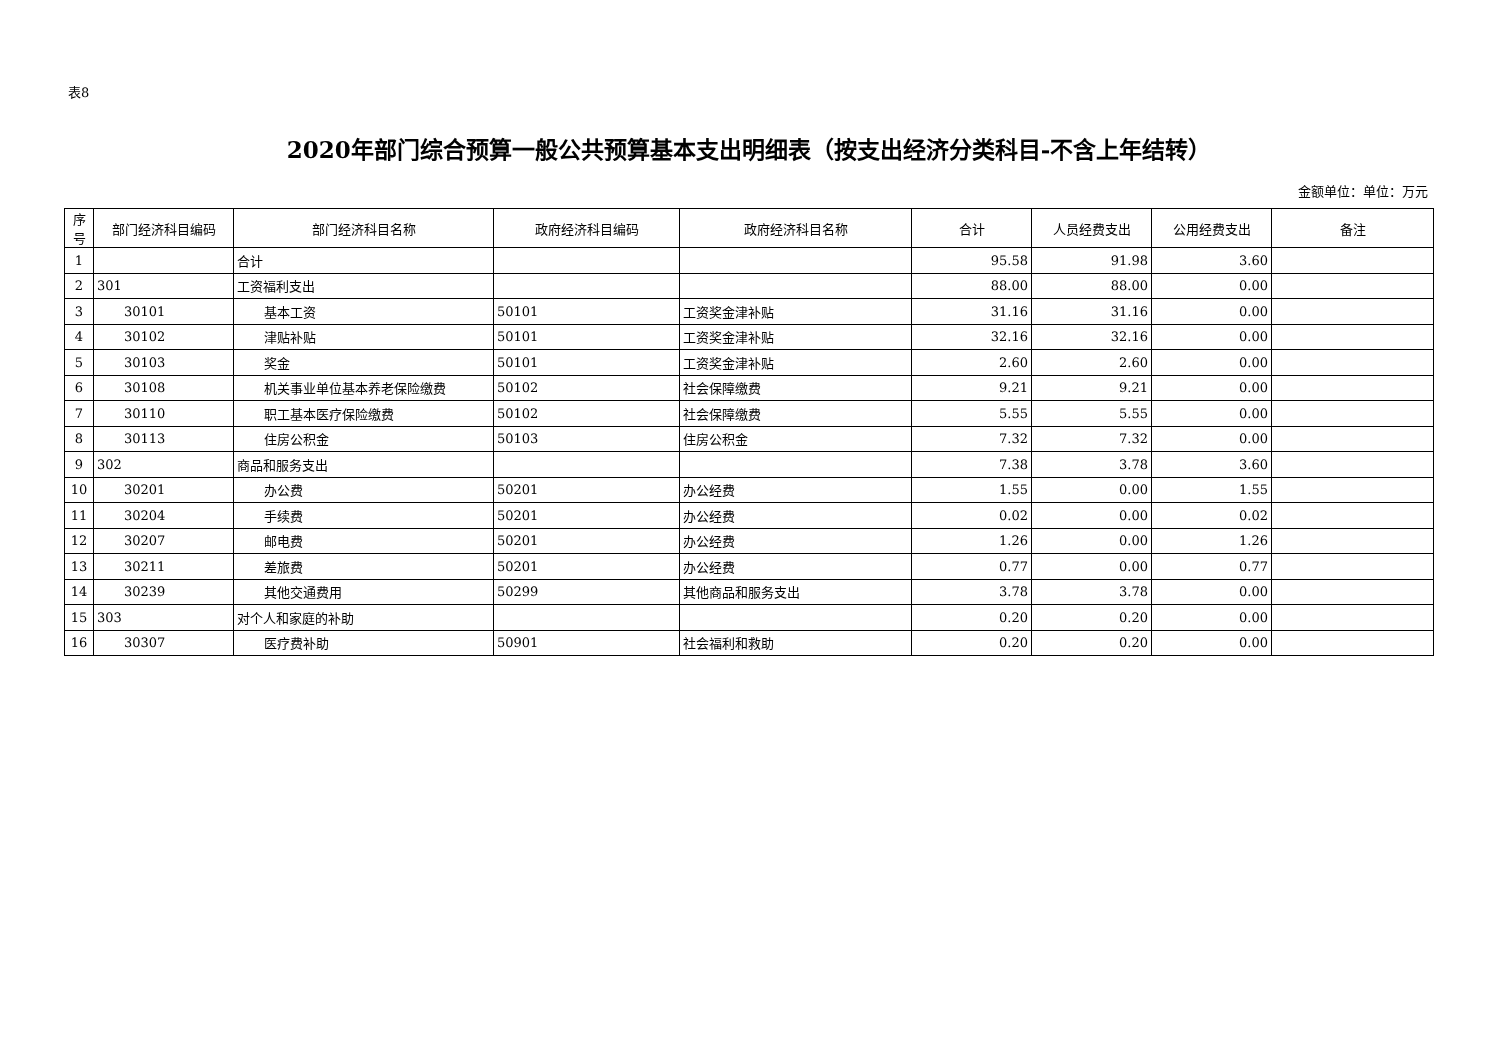表8
2020年部门综合预算一般公共预算基本支出明细表（按支出经济分类科目-不含上年结转）
金额单位：单位：万元
| 序号 | 部门经济科目编码 | 部门经济科目名称 | 政府经济科目编码 | 政府经济科目名称 | 合计 | 人员经费支出 | 公用经费支出 | 备注 |
| --- | --- | --- | --- | --- | --- | --- | --- | --- |
| 1 | | 合计 | | | 95.58 | 91.98 | 3.60 | |
| 2 | 301 | 工资福利支出 | | | 88.00 | 88.00 | 0.00 | |
| 3 | 30101 | 基本工资 | 50101 | 工资奖金津补贴 | 31.16 | 31.16 | 0.00 | |
| 4 | 30102 | 津贴补贴 | 50101 | 工资奖金津补贴 | 32.16 | 32.16 | 0.00 | |
| 5 | 30103 | 奖金 | 50101 | 工资奖金津补贴 | 2.60 | 2.60 | 0.00 | |
| 6 | 30108 | 机关事业单位基本养老保险缴费 | 50102 | 社会保障缴费 | 9.21 | 9.21 | 0.00 | |
| 7 | 30110 | 职工基本医疗保险缴费 | 50102 | 社会保障缴费 | 5.55 | 5.55 | 0.00 | |
| 8 | 30113 | 住房公积金 | 50103 | 住房公积金 | 7.32 | 7.32 | 0.00 | |
| 9 | 302 | 商品和服务支出 | | | 7.38 | 3.78 | 3.60 | |
| 10 | 30201 | 办公费 | 50201 | 办公经费 | 1.55 | 0.00 | 1.55 | |
| 11 | 30204 | 手续费 | 50201 | 办公经费 | 0.02 | 0.00 | 0.02 | |
| 12 | 30207 | 邮电费 | 50201 | 办公经费 | 1.26 | 0.00 | 1.26 | |
| 13 | 30211 | 差旅费 | 50201 | 办公经费 | 0.77 | 0.00 | 0.77 | |
| 14 | 30239 | 其他交通费用 | 50299 | 其他商品和服务支出 | 3.78 | 3.78 | 0.00 | |
| 15 | 303 | 对个人和家庭的补助 | | | 0.20 | 0.20 | 0.00 | |
| 16 | 30307 | 医疗费补助 | 50901 | 社会福利和救助 | 0.20 | 0.20 | 0.00 | |